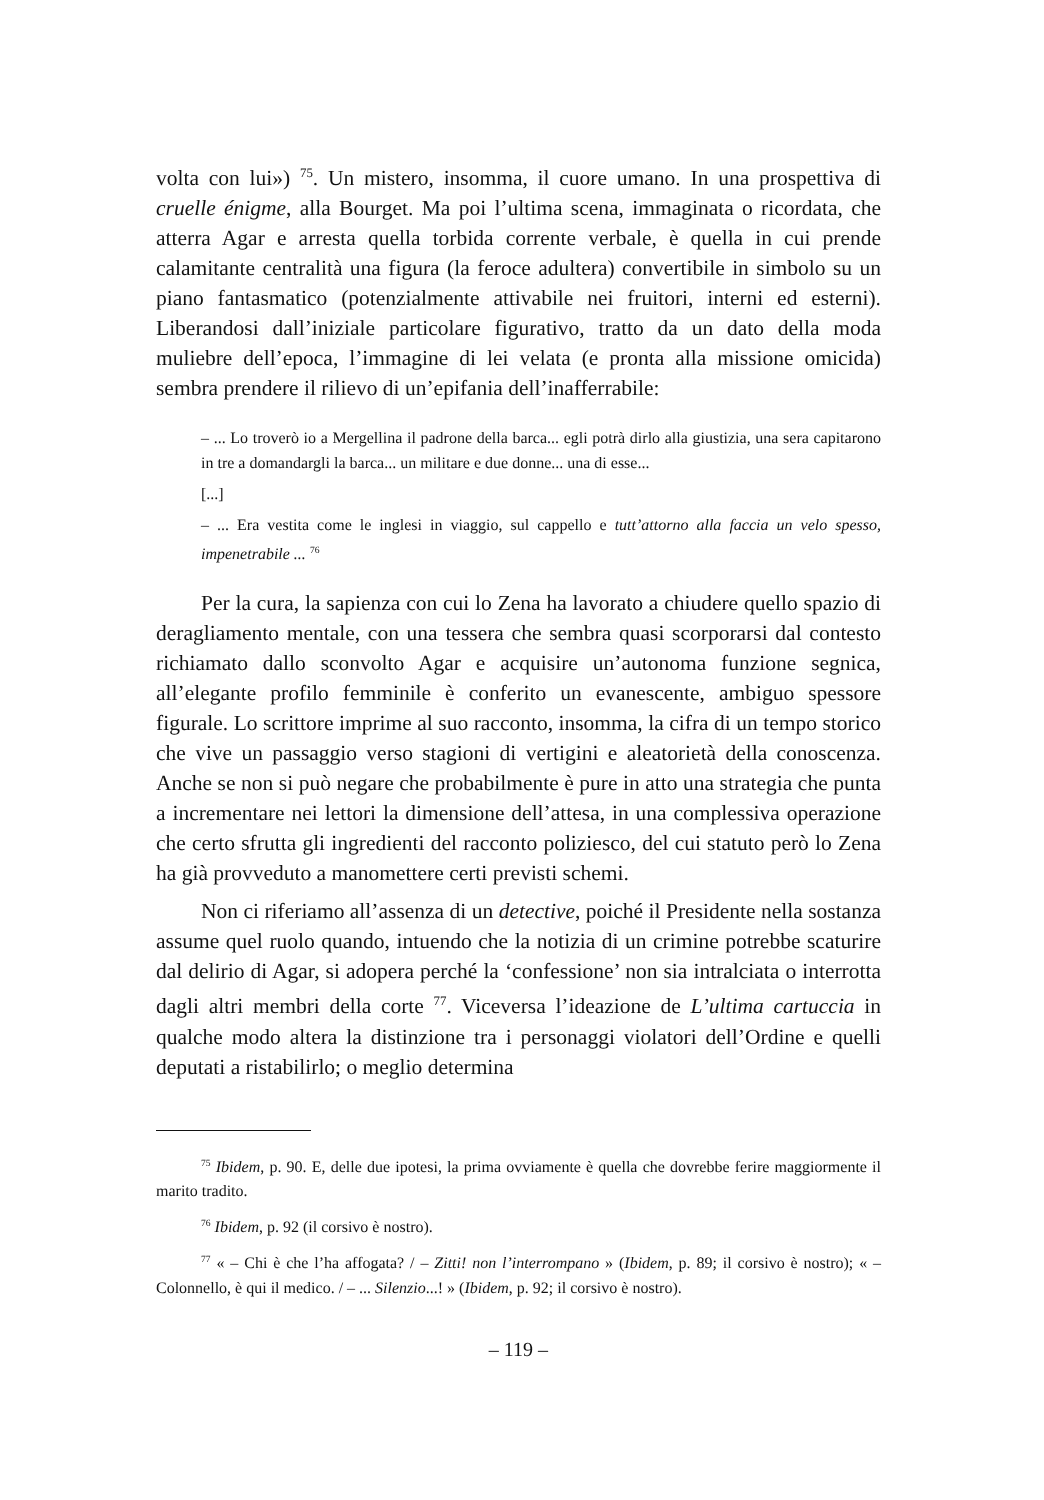volta con lui») <sup>75</sup>. Un mistero, insomma, il cuore umano. In una prospettiva di cruelle énigme, alla Bourget. Ma poi l’ultima scena, immaginata o ricordata, che atterra Agar e arresta quella torbida corrente verbale, è quella in cui prende calamitante centralità una figura (la feroce adultera) convertibile in simbolo su un piano fantasmatico (potenzialmente attivabile nei fruitori, interni ed esterni). Liberandosi dall’iniziale particolare figurativo, tratto da un dato della moda muliebre dell’epoca, l’immagine di lei velata (e pronta alla missione omicida) sembra prendere il rilievo di un’epifania dell’inafferrabile:
– ... Lo troverò io a Mergellina il padrone della barca... egli potrà dirlo alla giustizia, una sera capitarono in tre a domandargli la barca... un militare e due donne... una di esse...
[...]
– ... Era vestita come le inglesi in viaggio, sul cappello e tutt’attorno alla faccia un velo spesso, impenetrabile ... <sup>76</sup>
Per la cura, la sapienza con cui lo Zena ha lavorato a chiudere quello spazio di deragliamento mentale, con una tessera che sembra quasi scorporarsi dal contesto richiamato dallo sconvolto Agar e acquisire un’autonoma funzione segnica, all’elegante profilo femminile è conferito un evanescente, ambiguo spessore figurale. Lo scrittore imprime al suo racconto, insomma, la cifra di un tempo storico che vive un passaggio verso stagioni di vertigini e aleatorietà della conoscenza. Anche se non si può negare che probabilmente è pure in atto una strategia che punta a incrementare nei lettori la dimensione dell’attesa, in una complessiva operazione che certo sfrutta gli ingredienti del racconto poliziesco, del cui statuto però lo Zena ha già provveduto a manomettere certi previsti schemi.
Non ci riferiamo all’assenza di un detective, poiché il Presidente nella sostanza assume quel ruolo quando, intuendo che la notizia di un crimine potrebbe scaturire dal delirio di Agar, si adopera perché la ‘confessione’ non sia intralciata o interrotta dagli altri membri della corte <sup>77</sup>. Viceversa l’ideazione de L’ultima cartuccia in qualche modo altera la distinzione tra i personaggi violatori dell’Ordine e quelli deputati a ristabilirlo; o meglio determina
<sup>75</sup> Ibidem, p. 90. E, delle due ipotesi, la prima ovviamente è quella che dovrebbe ferire maggiormente il marito tradito.
<sup>76</sup> Ibidem, p. 92 (il corsivo è nostro).
<sup>77</sup> « – Chi è che l’ha affogata? / – Zitti! non l’interrompano » (Ibidem, p. 89; il corsivo è nostro); « – Colonnello, è qui il medico. / – ... Silenzio...! » (Ibidem, p. 92; il corsivo è nostro).
– 119 –